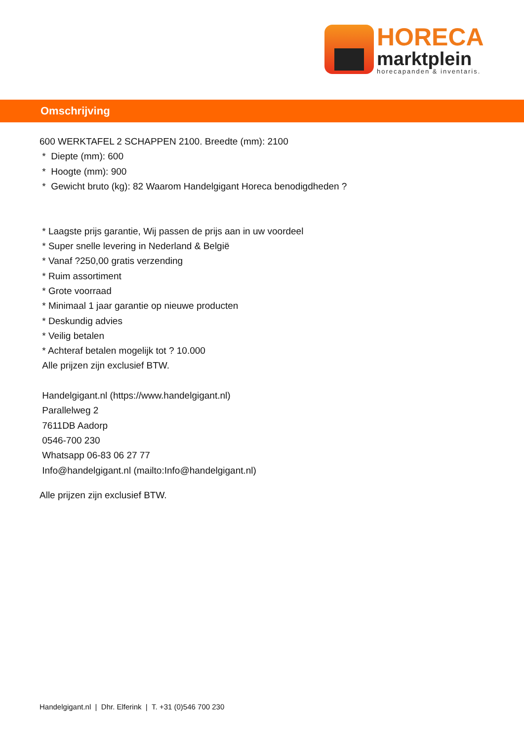HORECA
marktplein
horecapanden & inventaris.
Omschrijving
600 WERKTAFEL 2 SCHAPPEN 2100. Breedte (mm): 2100
* Diepte (mm): 600
* Hoogte (mm): 900
* Gewicht bruto (kg): 82 Waarom Handelgigant Horeca benodigdheden ?
* Laagste prijs garantie, Wij passen de prijs aan in uw voordeel
* Super snelle levering in Nederland & België
* Vanaf ?250,00 gratis verzending
* Ruim assortiment
* Grote voorraad
* Minimaal 1 jaar garantie op nieuwe producten
* Deskundig advies
* Veilig betalen
* Achteraf betalen mogelijk tot ? 10.000
Alle prijzen zijn exclusief BTW.
Handelgigant.nl (https://www.handelgigant.nl)
Parallelweg 2
7611DB Aadorp
0546-700 230
Whatsapp 06-83 06 27 77
Info@handelgigant.nl (mailto:Info@handelgigant.nl)
Alle prijzen zijn exclusief BTW.
Handelgigant.nl | Dhr. Elferink | T. +31 (0)546 700 230